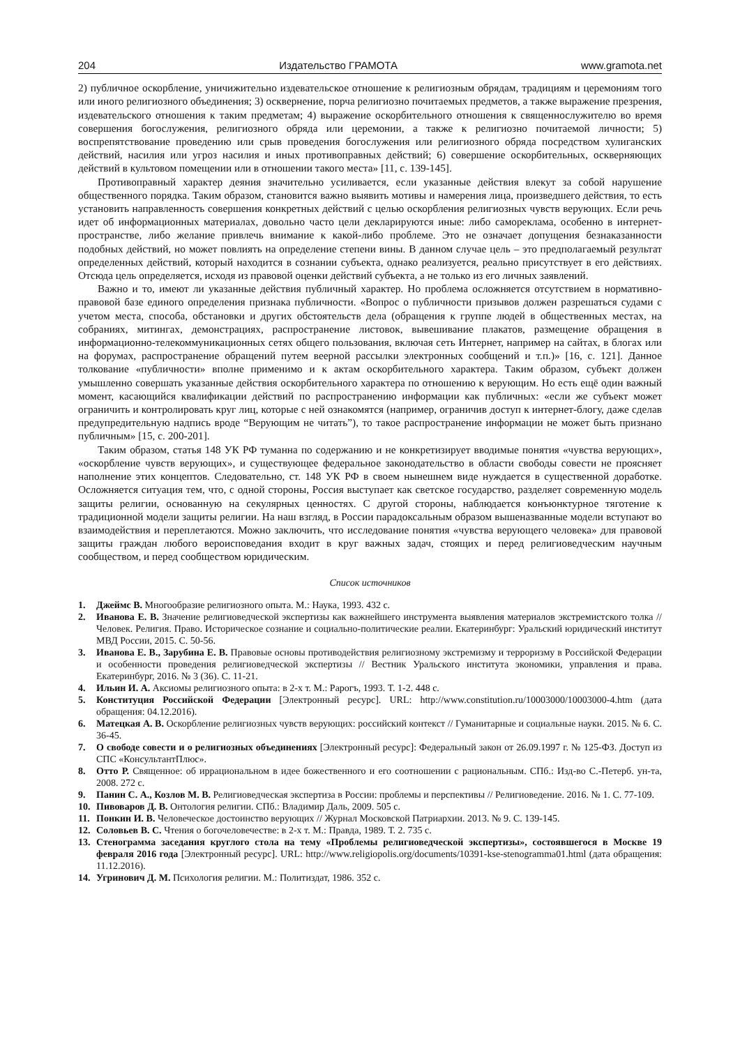204 Издательство ГРАМОТА www.gramota.net
2) публичное оскорбление, уничижительно издевательское отношение к религиозным обрядам, традициям и церемониям того или иного религиозного объединения; 3) осквернение, порча религиозно почитаемых предметов, а также выражение презрения, издевательского отношения к таким предметам; 4) выражение оскорбительного отношения к священнослужителю во время совершения богослужения, религиозного обряда или церемонии, а также к религиозно почитаемой личности; 5) воспрепятствование проведению или срыв проведения богослужения или религиозного обряда посредством хулиганских действий, насилия или угроз насилия и иных противоправных действий; 6) совершение оскорбительных, оскверняющих действий в культовом помещении или в отношении такого места» [11, с. 139-145].
Противоправный характер деяния значительно усиливается, если указанные действия влекут за собой нарушение общественного порядка. Таким образом, становится важно выявить мотивы и намерения лица, произведшего действия, то есть установить направленность совершения конкретных действий с целью оскорбления религиозных чувств верующих. Если речь идет об информационных материалах, довольно часто цели декларируются иные: либо самореклама, особенно в интернет-пространстве, либо желание привлечь внимание к какой-либо проблеме. Это не означает допущения безнаказанности подобных действий, но может повлиять на определение степени вины. В данном случае цель – это предполагаемый результат определенных действий, который находится в сознании субъекта, однако реализуется, реально присутствует в его действиях. Отсюда цель определяется, исходя из правовой оценки действий субъекта, а не только из его личных заявлений.
Важно и то, имеют ли указанные действия публичный характер. Но проблема осложняется отсутствием в нормативно-правовой базе единого определения признака публичности. «Вопрос о публичности призывов должен разрешаться судами с учетом места, способа, обстановки и других обстоятельств дела (обращения к группе людей в общественных местах, на собраниях, митингах, демонстрациях, распространение листовок, вывешивание плакатов, размещение обращения в информационно-телекоммуникационных сетях общего пользования, включая сеть Интернет, например на сайтах, в блогах или на форумах, распространение обращений путем веерной рассылки электронных сообщений и т.п.)» [16, с. 121]. Данное толкование «публичности» вполне применимо и к актам оскорбительного характера. Таким образом, субъект должен умышленно совершать указанные действия оскорбительного характера по отношению к верующим. Но есть ещё один важный момент, касающийся квалификации действий по распространению информации как публичных: «если же субъект может ограничить и контролировать круг лиц, которые с ней ознакомятся (например, ограничив доступ к интернет-блогу, даже сделав предупредительную надпись вроде “Верующим не читать”), то такое распространение информации не может быть признано публичным» [15, с. 200-201].
Таким образом, статья 148 УК РФ туманна по содержанию и не конкретизирует вводимые понятия «чувства верующих», «оскорбление чувств верующих», и существующее федеральное законодательство в области свободы совести не проясняет наполнение этих концептов. Следовательно, ст. 148 УК РФ в своем нынешнем виде нуждается в существенной доработке. Осложняется ситуация тем, что, с одной стороны, Россия выступает как светское государство, разделяет современную модель защиты религии, основанную на секулярных ценностях. С другой стороны, наблюдается конъюнктурное тяготение к традиционной модели защиты религии. На наш взгляд, в России парадоксальным образом вышеназванные модели вступают во взаимодействия и переплетаются. Можно заключить, что исследование понятия «чувства верующего человека» для правовой защиты граждан любого вероисповедания входит в круг важных задач, стоящих и перед религиоведческим научным сообществом, и перед сообществом юридическим.
Список источников
1. Джеймс В. Многообразие религиозного опыта. М.: Наука, 1993. 432 с.
2. Иванова Е. В. Значение религиоведческой экспертизы как важнейшего инструмента выявления материалов экстремистского толка // Человек. Религия. Право. Историческое сознание и социально-политические реалии. Екатеринбург: Уральский юридический институт МВД России, 2015. С. 50-56.
3. Иванова Е. В., Зарубина Е. В. Правовые основы противодействия религиозному экстремизму и терроризму в Российской Федерации и особенности проведения религиоведческой экспертизы // Вестник Уральского института экономики, управления и права. Екатеринбург, 2016. № 3 (36). С. 11-21.
4. Ильин И. А. Аксиомы религиозного опыта: в 2-х т. М.: Рарогъ, 1993. Т. 1-2. 448 с.
5. Конституция Российской Федерации [Электронный ресурс]. URL: http://www.constitution.ru/10003000/10003000-4.htm (дата обращения: 04.12.2016).
6. Матецкая А. В. Оскорбление религиозных чувств верующих: российский контекст // Гуманитарные и социальные науки. 2015. № 6. С. 36-45.
7. О свободе совести и о религиозных объединениях [Электронный ресурс]: Федеральный закон от 26.09.1997 г. № 125-ФЗ. Доступ из СПС «КонсультантПлюс».
8. Отто Р. Священное: об иррациональном в идее божественного и его соотношении с рациональным. СПб.: Изд-во С.-Петерб. ун-та, 2008. 272 с.
9. Панин С. А., Козлов М. В. Религиоведческая экспертиза в России: проблемы и перспективы // Религиоведение. 2016. № 1. С. 77-109.
10. Пивоваров Д. В. Онтология религии. СПб.: Владимир Даль, 2009. 505 с.
11. Понкин И. В. Человеческое достоинство верующих // Журнал Московской Патриархии. 2013. № 9. С. 139-145.
12. Соловьев В. С. Чтения о богочеловечестве: в 2-х т. М.: Правда, 1989. Т. 2. 735 с.
13. Стенограмма заседания круглого стола на тему «Проблемы религиоведческой экспертизы», состоявшегося в Москве 19 февраля 2016 года [Электронный ресурс]. URL: http://www.religiopolis.org/documents/10391-kse-stenogramma01.html (дата обращения: 11.12.2016).
14. Угринович Д. М. Психология религии. М.: Политиздат, 1986. 352 с.